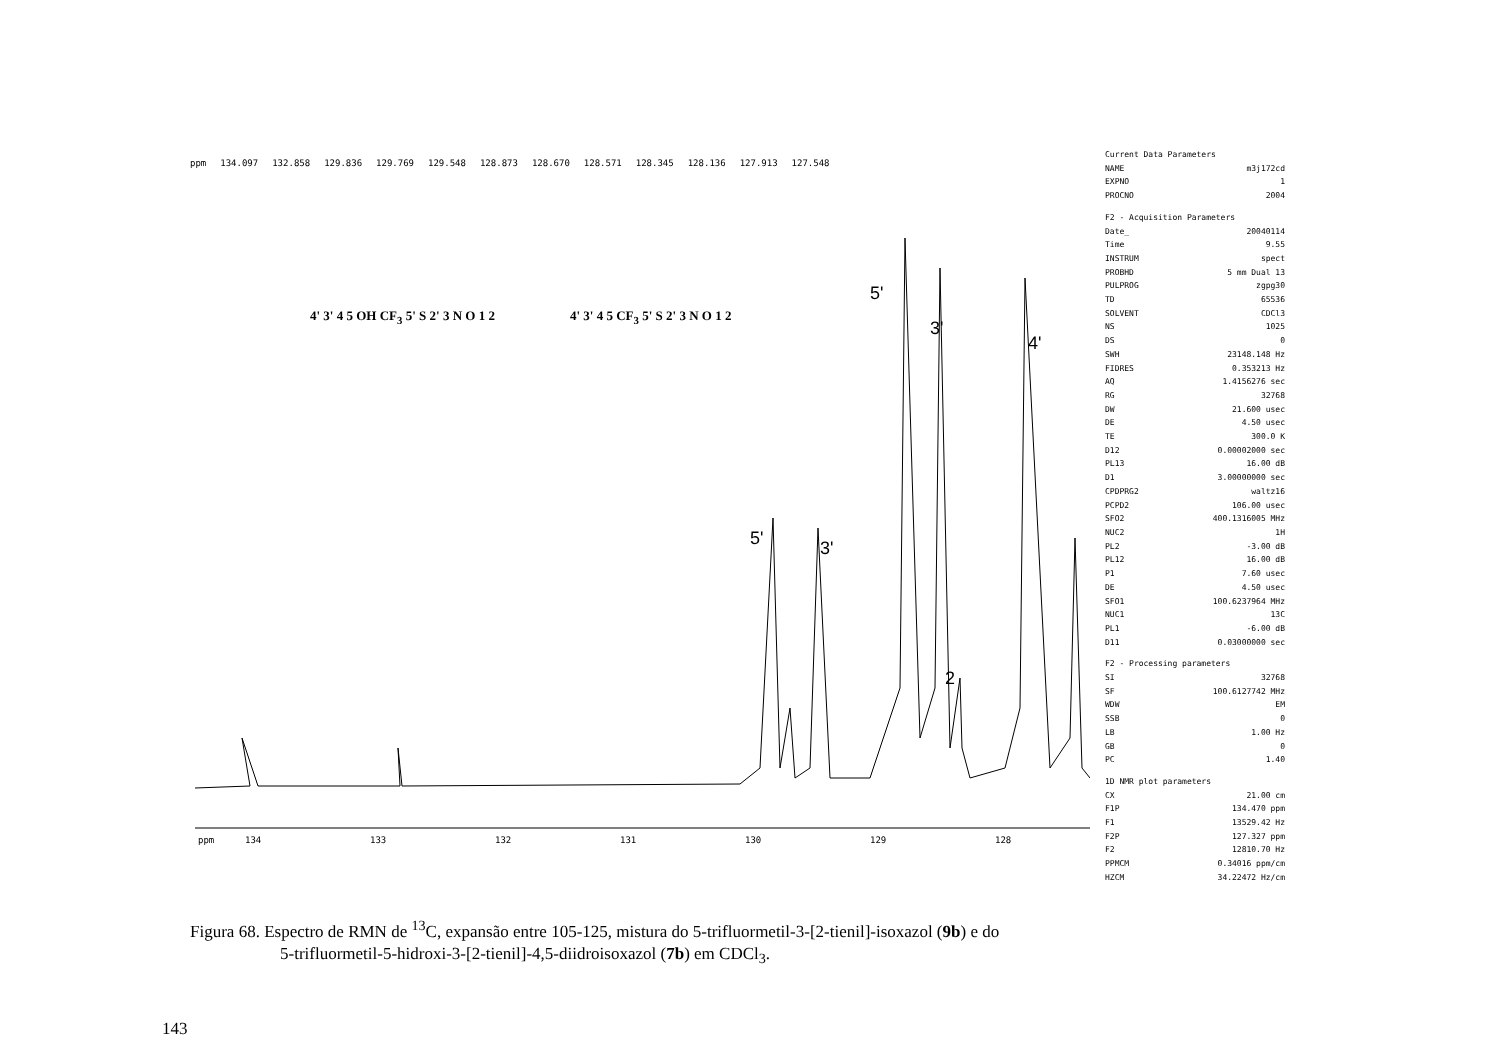ppm
134
133
132
131
130
129
128
ppm 134.097 132.858 129.836 129.769 129.548 128.873 128.670 128.571 128.345 128.136 127.913 127.548
4' 3' 4 5 OH CF<sub>3</sub> 5' S 2' 3 N O 1 2
4' 3' 4 5 CF<sub>3</sub> 5' S 2' 3 N O 1 2
5'
3'
4'
5' 3'
2
Current Data Parameters
NAME m3j172cd
EXPNO 1
PROCNO 2004
F2 - Acquisition Parameters
Date_ 20040114
Time 9.55
INSTRUM spect
PROBHD 5 mm Dual 13
PULPROG zgpg30
TD 65536
SOLVENT CDCl3
NS 1025
DS 0
SWH 23148.148 Hz
FIDRES 0.353213 Hz
AQ 1.4156276 sec
RG 32768
DW 21.600 usec
DE 4.50 usec
TE 300.0 K
D12 0.00002000 sec
PL13 16.00 dB
D1 3.00000000 sec
CPDPRG2 waltz16
PCPD2 106.00 usec
SFO2 400.1316005 MHz
NUC2 1H
PL2 -3.00 dB
PL12 16.00 dB
P1 7.60 usec
DE 4.50 usec
SFO1 100.6237964 MHz
NUC1 13C
PL1 -6.00 dB
D11 0.03000000 sec
F2 - Processing parameters
SI 32768
SF 100.6127742 MHz
WDW EM
SSB 0
LB 1.00 Hz
GB 0
PC 1.40
1D NMR plot parameters
CX 21.00 cm
F1P 134.470 ppm
F1 13529.42 Hz
F2P 127.327 ppm
F2 12810.70 Hz
PPMCM 0.34016 ppm/cm
HZCM 34.22472 Hz/cm
Figura 68. Espectro de RMN de <sup>13</sup>C, expansão entre 105-125, mistura do 5-trifluormetil-3-[2-tienil]-isoxazol (9b) e do
5-trifluormetil-5-hidroxi-3-[2-tienil]-4,5-diidroisoxazol (7b) em CDCl<sub>3</sub>.
143